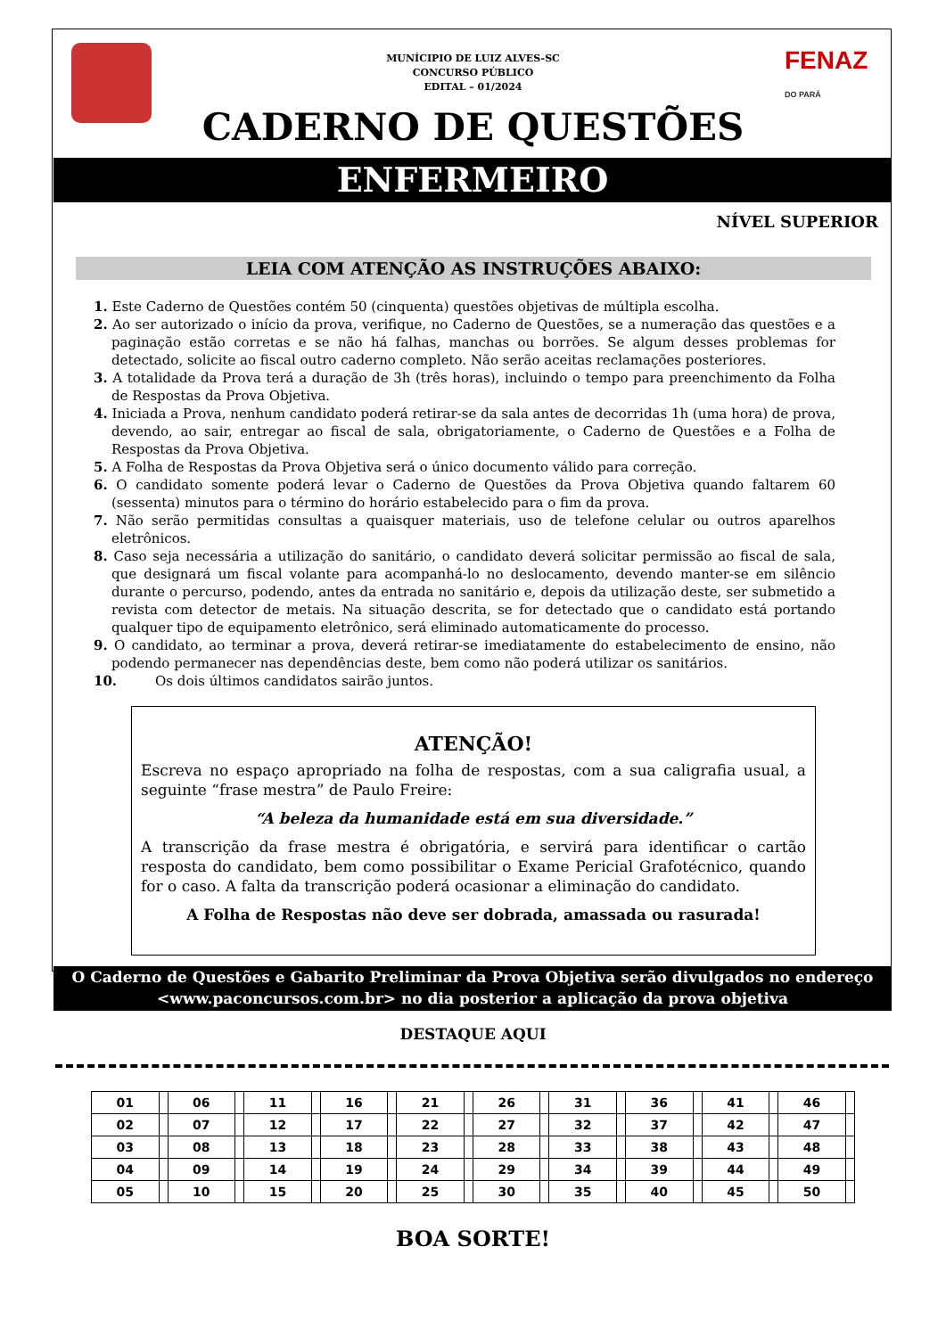MUNÍCIPIO DE LUIZ ALVES-SC
CONCURSO PÚBLICO
EDITAL – 01/2024
FENAZ
DO PARÁ
CADERNO DE QUESTÕES
ENFERMEIRO
NÍVEL SUPERIOR
LEIA COM ATENÇÃO AS INSTRUÇÕES ABAIXO:
1. Este Caderno de Questões contém 50 (cinquenta) questões objetivas de múltipla escolha.
2. Ao ser autorizado o início da prova, verifique, no Caderno de Questões, se a numeração das questões e a paginação estão corretas e se não há falhas, manchas ou borrões. Se algum desses problemas for detectado, solicite ao fiscal outro caderno completo. Não serão aceitas reclamações posteriores.
3. A totalidade da Prova terá a duração de 3h (três horas), incluindo o tempo para preenchimento da Folha de Respostas da Prova Objetiva.
4. Iniciada a Prova, nenhum candidato poderá retirar-se da sala antes de decorridas 1h (uma hora) de prova, devendo, ao sair, entregar ao fiscal de sala, obrigatoriamente, o Caderno de Questões e a Folha de Respostas da Prova Objetiva.
5. A Folha de Respostas da Prova Objetiva será o único documento válido para correção.
6. O candidato somente poderá levar o Caderno de Questões da Prova Objetiva quando faltarem 60 (sessenta) minutos para o término do horário estabelecido para o fim da prova.
7. Não serão permitidas consultas a quaisquer materiais, uso de telefone celular ou outros aparelhos eletrônicos.
8. Caso seja necessária a utilização do sanitário, o candidato deverá solicitar permissão ao fiscal de sala, que designará um fiscal volante para acompanhá-lo no deslocamento, devendo manter-se em silêncio durante o percurso, podendo, antes da entrada no sanitário e, depois da utilização deste, ser submetido a revista com detector de metais. Na situação descrita, se for detectado que o candidato está portando qualquer tipo de equipamento eletrônico, será eliminado automaticamente do processo.
9. O candidato, ao terminar a prova, deverá retirar-se imediatamente do estabelecimento de ensino, não podendo permanecer nas dependências deste, bem como não poderá utilizar os sanitários.
10. Os dois últimos candidatos sairão juntos.
ATENÇÃO!
Escreva no espaço apropriado na folha de respostas, com a sua caligrafia usual, a seguinte “frase mestra” de Paulo Freire:
“A beleza da humanidade está em sua diversidade.”
A transcrição da frase mestra é obrigatória, e servirá para identificar o cartão resposta do candidato, bem como possibilitar o Exame Pericial Grafotécnico, quando for o caso. A falta da transcrição poderá ocasionar a eliminação do candidato.
A Folha de Respostas não deve ser dobrada, amassada ou rasurada!
O Caderno de Questões e Gabarito Preliminar da Prova Objetiva serão divulgados no endereço <www.paconcursos.com.br> no dia posterior a aplicação da prova objetiva
DESTAQUE AQUI
| 01 | | 06 | | 11 | | 16 | | 21 | | 26 | | 31 | | 36 | | 41 | | 46 | |
| 02 | | 07 | | 12 | | 17 | | 22 | | 27 | | 32 | | 37 | | 42 | | 47 | |
| 03 | | 08 | | 13 | | 18 | | 23 | | 28 | | 33 | | 38 | | 43 | | 48 | |
| 04 | | 09 | | 14 | | 19 | | 24 | | 29 | | 34 | | 39 | | 44 | | 49 | |
| 05 | | 10 | | 15 | | 20 | | 25 | | 30 | | 35 | | 40 | | 45 | | 50 | |
BOA SORTE!